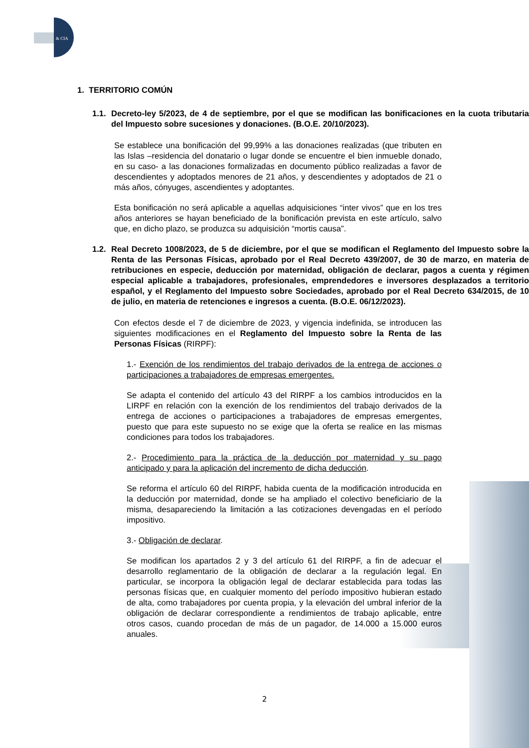& CIA
1. TERRITORIO COMÚN
1.1. Decreto-ley 5/2023, de 4 de septiembre, por el que se modifican las bonificaciones en la cuota tributaria del Impuesto sobre sucesiones y donaciones. (B.O.E. 20/10/2023).
Se establece una bonificación del 99,99% a las donaciones realizadas (que tributen en las Islas –residencia del donatario o lugar donde se encuentre el bien inmueble donado, en su caso- a las donaciones formalizadas en documento público realizadas a favor de descendientes y adoptados menores de 21 años, y descendientes y adoptados de 21 o más años, cónyuges, ascendientes y adoptantes.
Esta bonificación no será aplicable a aquellas adquisiciones “inter vivos” que en los tres años anteriores se hayan beneficiado de la bonificación prevista en este artículo, salvo que, en dicho plazo, se produzca su adquisición “mortis causa”.
1.2. Real Decreto 1008/2023, de 5 de diciembre, por el que se modifican el Reglamento del Impuesto sobre la Renta de las Personas Físicas, aprobado por el Real Decreto 439/2007, de 30 de marzo, en materia de retribuciones en especie, deducción por maternidad, obligación de declarar, pagos a cuenta y régimen especial aplicable a trabajadores, profesionales, emprendedores e inversores desplazados a territorio español, y el Reglamento del Impuesto sobre Sociedades, aprobado por el Real Decreto 634/2015, de 10 de julio, en materia de retenciones e ingresos a cuenta. (B.O.E. 06/12/2023).
Con efectos desde el 7 de diciembre de 2023, y vigencia indefinida, se introducen las siguientes modificaciones en el Reglamento del Impuesto sobre la Renta de las Personas Físicas (RIRPF):
1.- Exención de los rendimientos del trabajo derivados de la entrega de acciones o participaciones a trabajadores de empresas emergentes.
Se adapta el contenido del artículo 43 del RIRPF a los cambios introducidos en la LIRPF en relación con la exención de los rendimientos del trabajo derivados de la entrega de acciones o participaciones a trabajadores de empresas emergentes, puesto que para este supuesto no se exige que la oferta se realice en las mismas condiciones para todos los trabajadores.
2.- Procedimiento para la práctica de la deducción por maternidad y su pago anticipado y para la aplicación del incremento de dicha deducción.
Se reforma el artículo 60 del RIRPF, habida cuenta de la modificación introducida en la deducción por maternidad, donde se ha ampliado el colectivo beneficiario de la misma, desapareciendo la limitación a las cotizaciones devengadas en el período impositivo.
3.- Obligación de declarar.
Se modifican los apartados 2 y 3 del artículo 61 del RIRPF, a fin de adecuar el desarrollo reglamentario de la obligación de declarar a la regulación legal. En particular, se incorpora la obligación legal de declarar establecida para todas las personas físicas que, en cualquier momento del período impositivo hubieran estado de alta, como trabajadores por cuenta propia, y la elevación del umbral inferior de la obligación de declarar correspondiente a rendimientos de trabajo aplicable, entre otros casos, cuando procedan de más de un pagador, de 14.000 a 15.000 euros anuales.
2